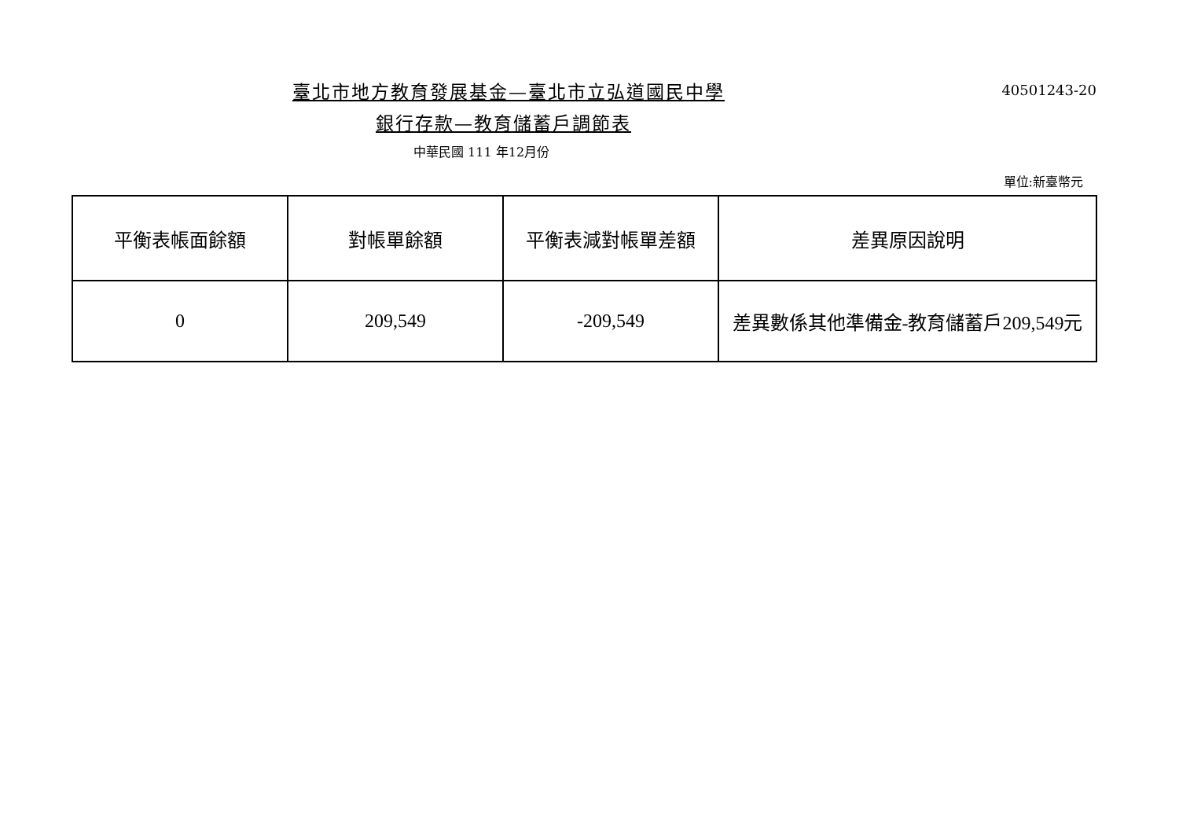40501243-20
臺北市地方教育發展基金—臺北市立弘道國民中學
銀行存款—教育儲蓄戶調節表
中華民國 111 年12月份
單位:新臺幣元
| 平衡表帳面餘額 | 對帳單餘額 | 平衡表減對帳單差額 | 差異原因說明 |
| --- | --- | --- | --- |
| 0 | 209,549 | -209,549 | 差異數係其他準備金-教育儲蓄戶209,549元 |